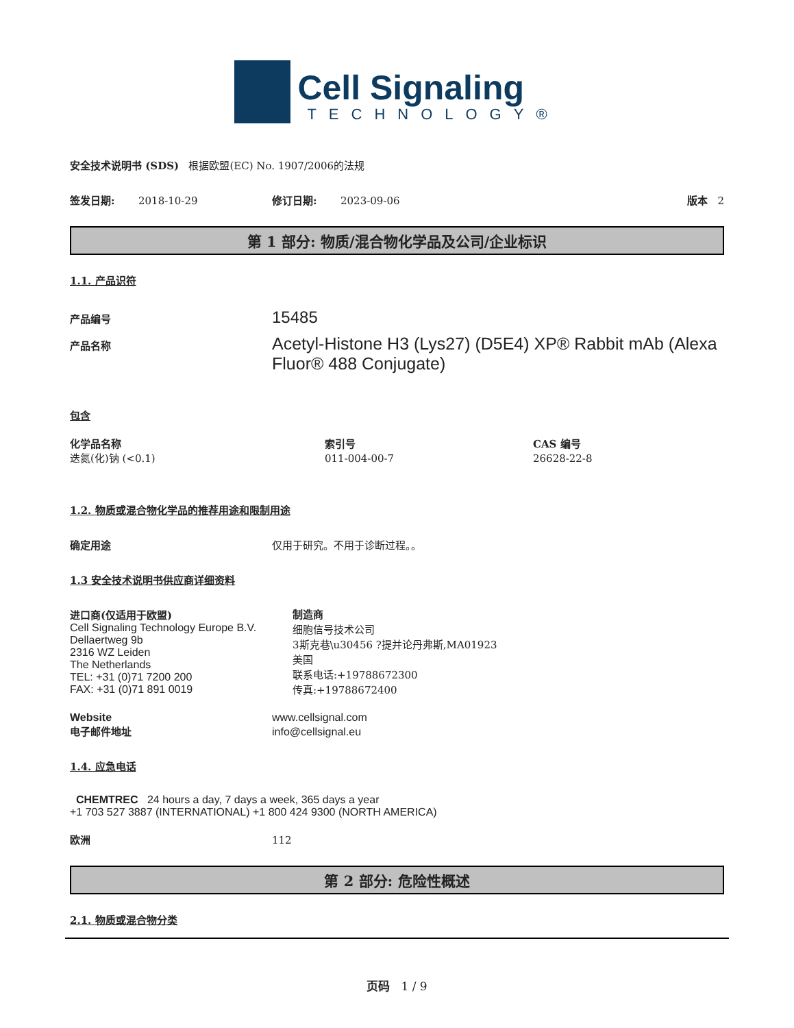Cell Signaling
TECHNOLOGY®
安全技术说明书 (SDS) 根据欧盟(EC) No. 1907/2006的法规
签发日期: 2018-10-29 修订日期: 2023-09-06 版本 2
第 1 部分: 物质/混合物化学品及公司/企业标识
1.1. 产品识符
产品编号 15485
产品名称 Acetyl-Histone H3 (Lys27) (D5E4) XP® Rabbit mAb (Alexa Fluor® 488 Conjugate)
包含
化学品名称 索引号 CAS 编号
迭氮(化)钠 (<0.1) 011-004-00-7 26628-22-8
1.2. 物质或混合物化学品的推荐用途和限制用途
确定用途 仅用于研究。不用于诊断过程。。
1.3 安全技术说明书供应商详细资料
进口商(仅适用于欧盟)
Cell Signaling Technology Europe B.V.
Dellaertweg 9b
2316 WZ Leiden
The Netherlands
TEL: +31 (0)71 7200 200
FAX: +31 (0)71 891 0019
制造商
细胞信号技术公司
3斯克巷\u30456 ?提并论丹弗斯,MA01923
美国
联系电话:+19788672300
传真:+19788672400
Website www.cellsignal.com
电子邮件地址 info@cellsignal.eu
1.4. 应急电话
CHEMTREC 24 hours a day, 7 days a week, 365 days a year
+1 703 527 3887 (INTERNATIONAL) +1 800 424 9300 (NORTH AMERICA)
欧洲 112
第 2 部分: 危险性概述
2.1. 物质或混合物分类
页码 1 / 9